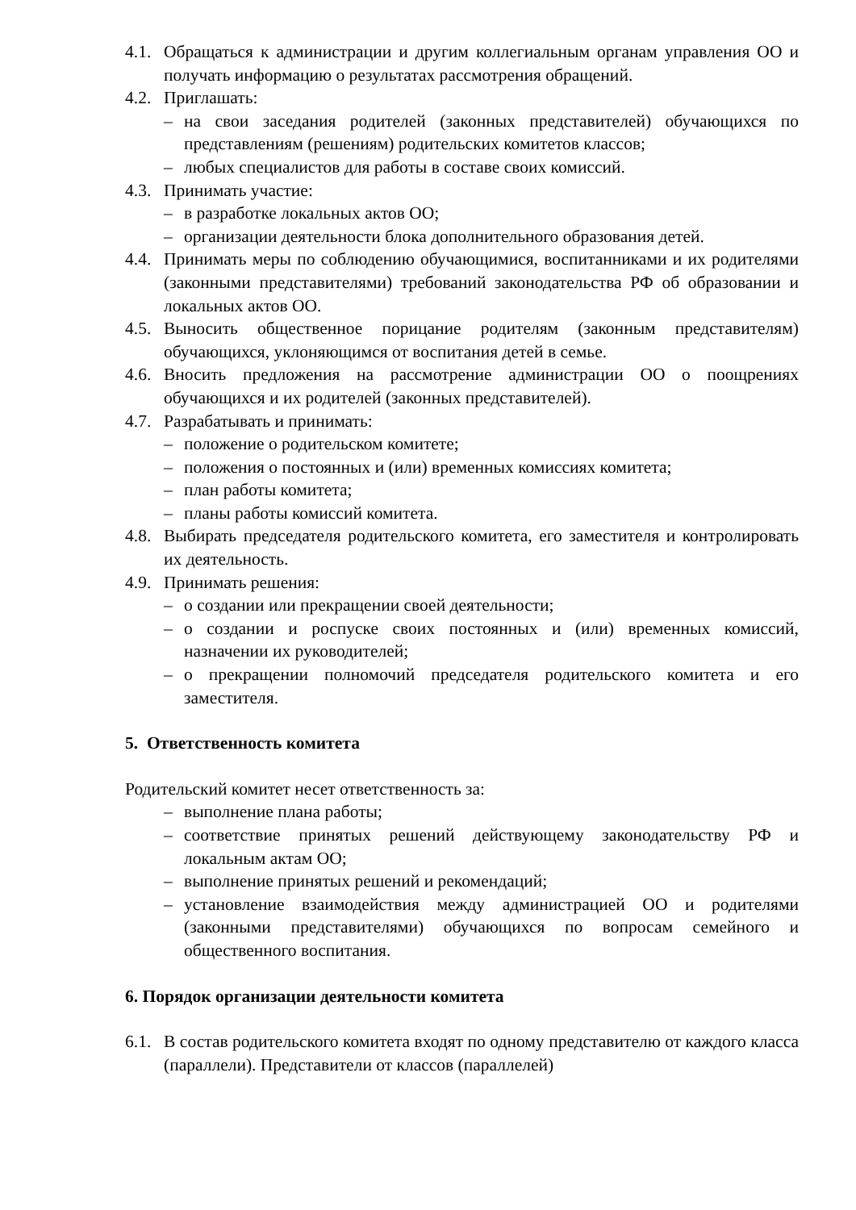4.1. Обращаться к администрации и другим коллегиальным органам управления ОО и получать информацию о результатах рассмотрения обращений.
4.2. Приглашать:
– на свои заседания родителей (законных представителей) обучающихся по представлениям (решениям) родительских комитетов классов;
– любых специалистов для работы в составе своих комиссий.
4.3. Принимать участие:
– в разработке локальных актов ОО;
– организации деятельности блока дополнительного образования детей.
4.4. Принимать меры по соблюдению обучающимися, воспитанниками и их родителями (законными представителями) требований законодательства РФ об образовании и локальных актов ОО.
4.5. Выносить общественное порицание родителям (законным представителям) обучающихся, уклоняющимся от воспитания детей в семье.
4.6. Вносить предложения на рассмотрение администрации ОО о поощрениях обучающихся и их родителей (законных представителей).
4.7. Разрабатывать и принимать:
– положение о родительском комитете;
– положения о постоянных и (или) временных комиссиях комитета;
– план работы комитета;
– планы работы комиссий комитета.
4.8. Выбирать председателя родительского комитета, его заместителя и контролировать их деятельность.
4.9. Принимать решения:
– о создании или прекращении своей деятельности;
– о создании и роспуске своих постоянных и (или) временных комиссий, назначении их руководителей;
– о прекращении полномочий председателя родительского комитета и его заместителя.
5. Ответственность комитета
Родительский комитет несет ответственность за:
– выполнение плана работы;
– соответствие принятых решений действующему законодательству РФ и локальным актам ОО;
– выполнение принятых решений и рекомендаций;
– установление взаимодействия между администрацией ОО и родителями (законными представителями) обучающихся по вопросам семейного и общественного воспитания.
6. Порядок организации деятельности комитета
6.1. В состав родительского комитета входят по одному представителю от каждого класса (параллели). Представители от классов (параллелей)